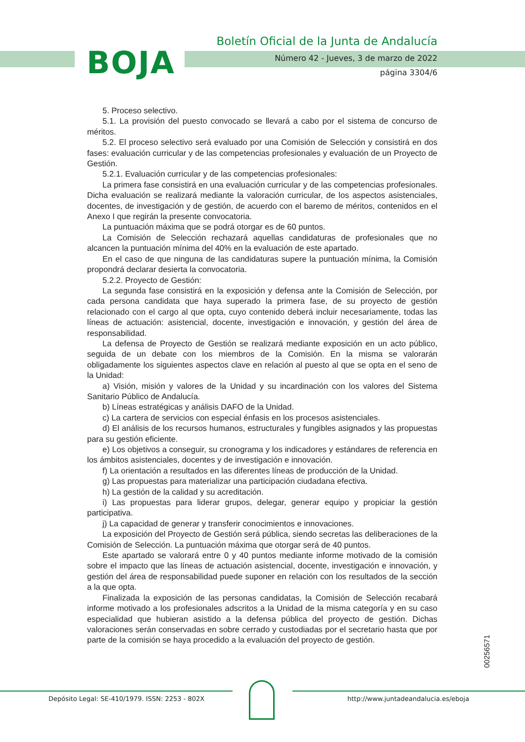BOJA
Boletín Oficial de la Junta de Andalucía
Número 42 - Jueves, 3 de marzo de 2022
página 3304/6
5. Proceso selectivo.
5.1. La provisión del puesto convocado se llevará a cabo por el sistema de concurso de méritos.
5.2. El proceso selectivo será evaluado por una Comisión de Selección y consistirá en dos fases: evaluación curricular y de las competencias profesionales y evaluación de un Proyecto de Gestión.
5.2.1. Evaluación curricular y de las competencias profesionales:
La primera fase consistirá en una evaluación curricular y de las competencias profesionales. Dicha evaluación se realizará mediante la valoración curricular, de los aspectos asistenciales, docentes, de investigación y de gestión, de acuerdo con el baremo de méritos, contenidos en el Anexo I que regirán la presente convocatoria.
La puntuación máxima que se podrá otorgar es de 60 puntos.
La Comisión de Selección rechazará aquellas candidaturas de profesionales que no alcancen la puntuación mínima del 40% en la evaluación de este apartado.
En el caso de que ninguna de las candidaturas supere la puntuación mínima, la Comisión propondrá declarar desierta la convocatoria.
5.2.2. Proyecto de Gestión:
La segunda fase consistirá en la exposición y defensa ante la Comisión de Selección, por cada persona candidata que haya superado la primera fase, de su proyecto de gestión relacionado con el cargo al que opta, cuyo contenido deberá incluir necesariamente, todas las líneas de actuación: asistencial, docente, investigación e innovación, y gestión del área de responsabilidad.
La defensa de Proyecto de Gestión se realizará mediante exposición en un acto público, seguida de un debate con los miembros de la Comisión. En la misma se valorarán obligadamente los siguientes aspectos clave en relación al puesto al que se opta en el seno de la Unidad:
a) Visión, misión y valores de la Unidad y su incardinación con los valores del Sistema Sanitario Público de Andalucía.
b) Líneas estratégicas y análisis DAFO de la Unidad.
c) La cartera de servicios con especial énfasis en los procesos asistenciales.
d) El análisis de los recursos humanos, estructurales y fungibles asignados y las propuestas para su gestión eficiente.
e) Los objetivos a conseguir, su cronograma y los indicadores y estándares de referencia en los ámbitos asistenciales, docentes y de investigación e innovación.
f) La orientación a resultados en las diferentes líneas de producción de la Unidad.
g) Las propuestas para materializar una participación ciudadana efectiva.
h) La gestión de la calidad y su acreditación.
i) Las propuestas para liderar grupos, delegar, generar equipo y propiciar la gestión participativa.
j) La capacidad de generar y transferir conocimientos e innovaciones.
La exposición del Proyecto de Gestión será pública, siendo secretas las deliberaciones de la Comisión de Selección. La puntuación máxima que otorgar será de 40 puntos.
Este apartado se valorará entre 0 y 40 puntos mediante informe motivado de la comisión sobre el impacto que las líneas de actuación asistencial, docente, investigación e innovación, y gestión del área de responsabilidad puede suponer en relación con los resultados de la sección a la que opta.
Finalizada la exposición de las personas candidatas, la Comisión de Selección recabará informe motivado a los profesionales adscritos a la Unidad de la misma categoría y en su caso especialidad que hubieran asistido a la defensa pública del proyecto de gestión. Dichas valoraciones serán conservadas en sobre cerrado y custodiadas por el secretario hasta que por parte de la comisión se haya procedido a la evaluación del proyecto de gestión.
00256571
Depósito Legal: SE-410/1979. ISSN: 2253 - 802X
http://www.juntadeandalucia.es/eboja